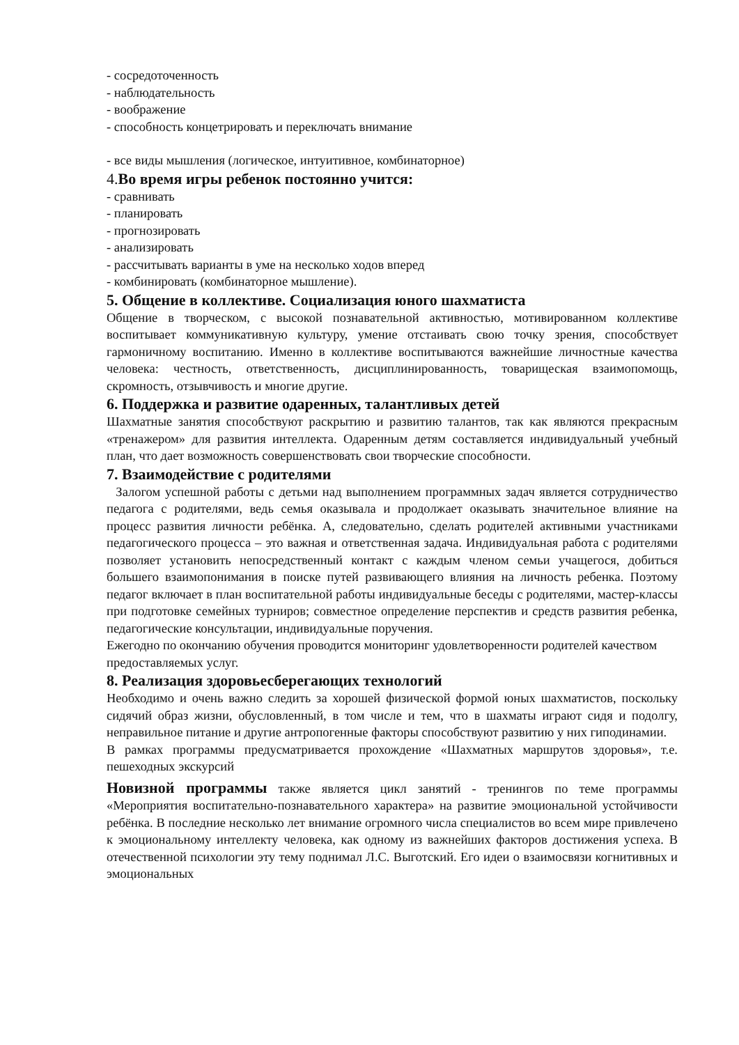- сосредоточенность
- наблюдательность
- воображение
- способность концетрировать и переключать внимание
- все виды мышления (логическое, интуитивное, комбинаторное)
4. Во время игры ребенок постоянно учится:
- сравнивать
- планировать
- прогнозировать
- анализировать
- рассчитывать варианты в уме на несколько ходов вперед
- комбинировать (комбинаторное мышление).
5. Общение в коллективе. Социализация юного шахматиста
Общение в творческом, с высокой познавательной активностью, мотивированном коллективе воспитывает коммуникативную культуру, умение отстаивать свою точку зрения, способствует гармоничному воспитанию. Именно в коллективе воспитываются важнейшие личностные качества человека: честность, ответственность, дисциплинированность, товарищеская взаимопомощь, скромность, отзывчивость и многие другие.
6. Поддержка и развитие одаренных, талантливых детей
Шахматные занятия способствуют раскрытию и развитию талантов, так как являются прекрасным «тренажером» для развития интеллекта. Одаренным детям составляется индивидуальный учебный план, что дает возможность совершенствовать свои творческие способности.
7. Взаимодействие с родителями
Залогом успешной работы с детьми над выполнением программных задач является сотрудничество педагога с родителями, ведь семья оказывала и продолжает оказывать значительное влияние на процесс развития личности ребёнка. А, следовательно, сделать родителей активными участниками педагогического процесса – это важная и ответственная задача. Индивидуальная работа с родителями позволяет установить непосредственный контакт с каждым членом семьи учащегося, добиться большего взаимопонимания в поиске путей развивающего влияния на личность ребенка. Поэтому педагог включает в план воспитательной работы индивидуальные беседы с родителями, мастер-классы при подготовке семейных турниров; совместное определение перспектив и средств развития ребенка, педагогические консультации, индивидуальные поручения.
Ежегодно по окончанию обучения проводится мониторинг удовлетворенности родителей качеством предоставляемых услуг.
8. Реализация здоровьесберегающих технологий
Необходимо и очень важно следить за хорошей физической формой юных шахматистов, поскольку сидячий образ жизни, обусловленный, в том числе и тем, что в шахматы играют сидя и подолгу, неправильное питание и другие антропогенные факторы способствуют развитию у них гиподинамии.
В рамках программы предусматривается прохождение «Шахматных маршрутов здоровья», т.е. пешеходных экскурсий
Новизной программы также является цикл занятий - тренингов по теме программы «Мероприятия воспитательно-познавательного характера» на развитие эмоциональной устойчивости ребёнка. В последние несколько лет внимание огромного числа специалистов во всем мире привлечено к эмоциональному интеллекту человека, как одному из важнейших факторов достижения успеха. В отечественной психологии эту тему поднимал Л.С. Выготский. Его идеи о взаимосвязи когнитивных и эмоциональных